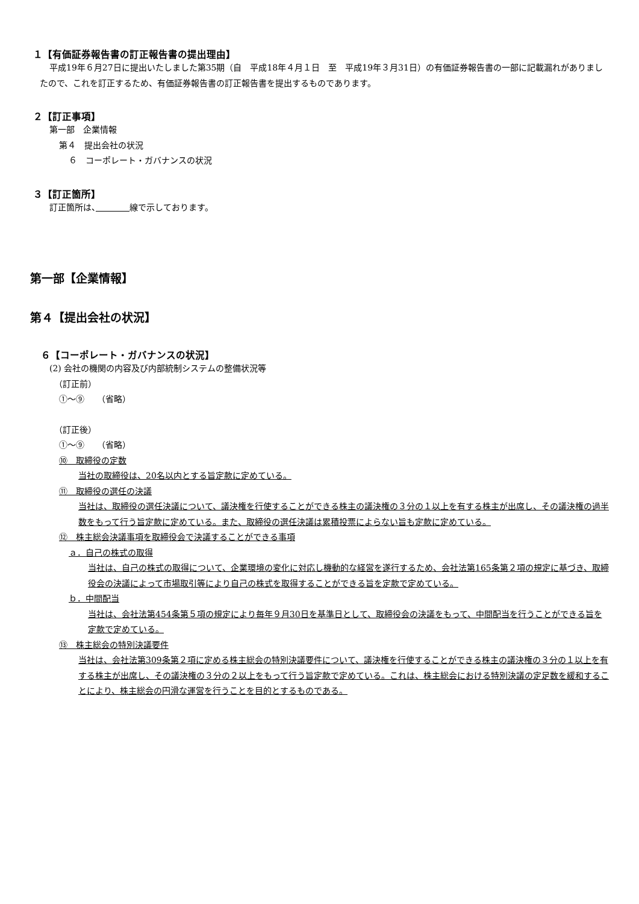１【有価証券報告書の訂正報告書の提出理由】
平成19年６月27日に提出いたしました第35期（自　平成18年４月１日　至　平成19年３月31日）の有価証券報告書の一部に記載漏れがありましたので、これを訂正するため、有価証券報告書の訂正報告書を提出するものであります。
２【訂正事項】
第一部　企業情報
第４　提出会社の状況
６　コーポレート・ガバナンスの状況
３【訂正箇所】
訂正箇所は、　　　　 線で示しております。
第一部【企業情報】
第４【提出会社の状況】
６【コーポレート・ガバナンスの状況】
(2) 会社の機関の内容及び内部統制システムの整備状況等
（訂正前）
①～⑨　　（省略）
（訂正後）
①～⑨　　（省略）
⑩　取締役の定数
当社の取締役は、20名以内とする旨定款に定めている。
⑪　取締役の選任の決議
当社は、取締役の選任決議について、議決権を行使することができる株主の議決権の３分の１以上を有する株主が出席し、その議決権の過半数をもって行う旨定款に定めている。また、取締役の選任決議は累積投票によらない旨も定款に定めている。
⑫　株主総会決議事項を取締役会で決議することができる事項
ａ．自己の株式の取得
当社は、自己の株式の取得について、企業環境の変化に対応し機動的な経営を遂行するため、会社法第165条第２項の規定に基づき、取締役会の決議によって市場取引等により自己の株式を取得することができる旨を定款で定めている。
ｂ．中間配当
当社は、会社法第454条第５項の規定により毎年９月30日を基準日として、取締役会の決議をもって、中間配当を行うことができる旨を定款で定めている。
⑬　株主総会の特別決議要件
当社は、会社法第309条第２項に定める株主総会の特別決議要件について、議決権を行使することができる株主の議決権の３分の１以上を有する株主が出席し、その議決権の３分の２以上をもって行う旨定款で定めている。これは、株主総会における特別決議の定足数を緩和することにより、株主総会の円滑な運営を行うことを目的とするものである。